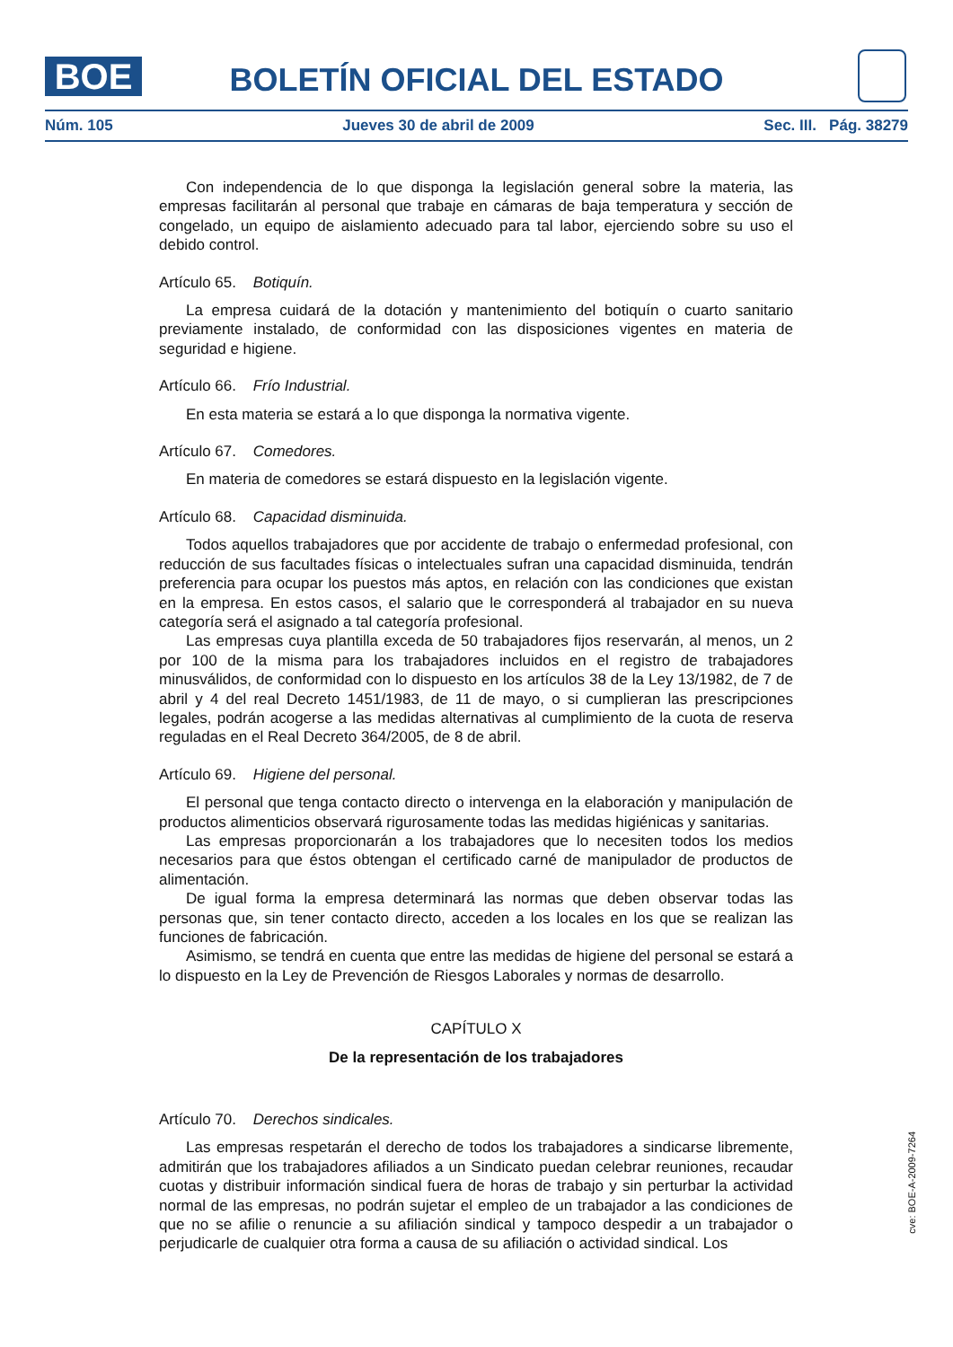BOE
BOLETÍN OFICIAL DEL ESTADO
Núm. 105 Jueves 30 de abril de 2009 Sec. III. Pág. 38279
Con independencia de lo que disponga la legislación general sobre la materia, las empresas facilitarán al personal que trabaje en cámaras de baja temperatura y sección de congelado, un equipo de aislamiento adecuado para tal labor, ejerciendo sobre su uso el debido control.
Artículo 65. Botiquín.
La empresa cuidará de la dotación y mantenimiento del botiquín o cuarto sanitario previamente instalado, de conformidad con las disposiciones vigentes en materia de seguridad e higiene.
Artículo 66. Frío Industrial.
En esta materia se estará a lo que disponga la normativa vigente.
Artículo 67. Comedores.
En materia de comedores se estará dispuesto en la legislación vigente.
Artículo 68. Capacidad disminuida.
Todos aquellos trabajadores que por accidente de trabajo o enfermedad profesional, con reducción de sus facultades físicas o intelectuales sufran una capacidad disminuida, tendrán preferencia para ocupar los puestos más aptos, en relación con las condiciones que existan en la empresa. En estos casos, el salario que le corresponderá al trabajador en su nueva categoría será el asignado a tal categoría profesional.
Las empresas cuya plantilla exceda de 50 trabajadores fijos reservarán, al menos, un 2 por 100 de la misma para los trabajadores incluidos en el registro de trabajadores minusválidos, de conformidad con lo dispuesto en los artículos 38 de la Ley 13/1982, de 7 de abril y 4 del real Decreto 1451/1983, de 11 de mayo, o si cumplieran las prescripciones legales, podrán acogerse a las medidas alternativas al cumplimiento de la cuota de reserva reguladas en el Real Decreto 364/2005, de 8 de abril.
Artículo 69. Higiene del personal.
El personal que tenga contacto directo o intervenga en la elaboración y manipulación de productos alimenticios observará rigurosamente todas las medidas higiénicas y sanitarias.
Las empresas proporcionarán a los trabajadores que lo necesiten todos los medios necesarios para que éstos obtengan el certificado carné de manipulador de productos de alimentación.
De igual forma la empresa determinará las normas que deben observar todas las personas que, sin tener contacto directo, acceden a los locales en los que se realizan las funciones de fabricación.
Asimismo, se tendrá en cuenta que entre las medidas de higiene del personal se estará a lo dispuesto en la Ley de Prevención de Riesgos Laborales y normas de desarrollo.
CAPÍTULO X
De la representación de los trabajadores
Artículo 70. Derechos sindicales.
Las empresas respetarán el derecho de todos los trabajadores a sindicarse libremente, admitirán que los trabajadores afiliados a un Sindicato puedan celebrar reuniones, recaudar cuotas y distribuir información sindical fuera de horas de trabajo y sin perturbar la actividad normal de las empresas, no podrán sujetar el empleo de un trabajador a las condiciones de que no se afilie o renuncie a su afiliación sindical y tampoco despedir a un trabajador o perjudicarle de cualquier otra forma a causa de su afiliación o actividad sindical. Los
cve: BOE-A-2009-7264